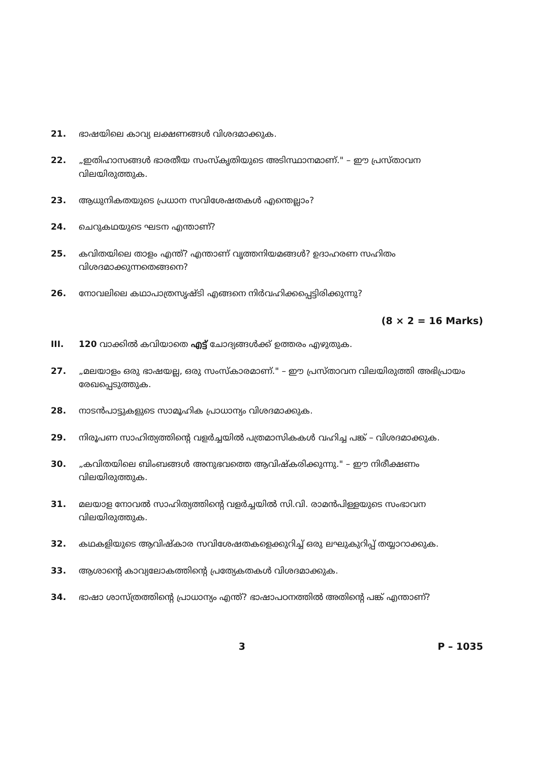21. ഭാഷയിലെ കാവ്യ ലക്ഷണങ്ങൾ വിശദമാക്കുക.
22. „ഇതിഹാസങ്ങൾ ഭാരതീയ സംസ്കൃതിയുടെ അടിസ്ഥാനമാണ്." – ഈ പ്രസ്താവന വിലയിരുത്തുക.
23. ആധുനികതയുടെ പ്രധാന സവിശേഷതകൾ എന്തെല്ലാം?
24. ചെറുകഥയുടെ ഘടന എന്താണ്?
25. കവിതയിലെ താളം എന്ത്? എന്താണ് വൃത്തനിയമങ്ങൾ? ഉദാഹരണ സഹിതം വിശദമാക്കുന്നതെങ്ങനെ?
26. നോവലിലെ കഥാപാത്രസൃഷ്ടി എങ്ങനെ നിർവഹിക്കപ്പെട്ടിരിക്കുന്നു?
(8 × 2 = 16 Marks)
III. 120 വാക്കിൽ കവിയാതെ എട്ട് ചോദ്യങ്ങൾക്ക് ഉത്തരം എഴുതുക.
27. „മലയാളം ഒരു ഭാഷയല്ല, ഒരു സംസ്കാരമാണ്." – ഈ പ്രസ്താവന വിലയിരുത്തി അഭിപ്രായം രേഖപ്പെടുത്തുക.
28. നാടൻപാട്ടുകളുടെ സാമൂഹിക പ്രാധാന്യം വിശദമാക്കുക.
29. നിരൂപണ സാഹിത്യത്തിന്റെ വളർച്ചയിൽ പത്രമാസികകൾ വഹിച്ച പങ്ക് – വിശദമാക്കുക.
30. „കവിതയിലെ ബിംബങ്ങൾ അനുഭവത്തെ ആവിഷ്കരിക്കുന്നു." – ഈ നിരീക്ഷണം വിലയിരുത്തുക.
31. മലയാള നോവൽ സാഹിത്യത്തിന്റെ വളർച്ചയിൽ സി.വി. രാമൻപിള്ളയുടെ സംഭാവന വിലയിരുത്തുക.
32. കഥകളിയുടെ ആവിഷ്കാര സവിശേഷതകളെക്കുറിച്ച് ഒരു ലഘുകുറിപ്പ് തയ്യാറാക്കുക.
33. ആശാന്റെ കാവ്യലോകത്തിന്റെ പ്രത്യേകതകൾ വിശദമാക്കുക.
34. ഭാഷാ ശാസ്ത്രത്തിന്റെ പ്രാധാന്യം എന്ത്? ഭാഷാപഠനത്തിൽ അതിന്റെ പങ്ക് എന്താണ്?
3 P – 1035